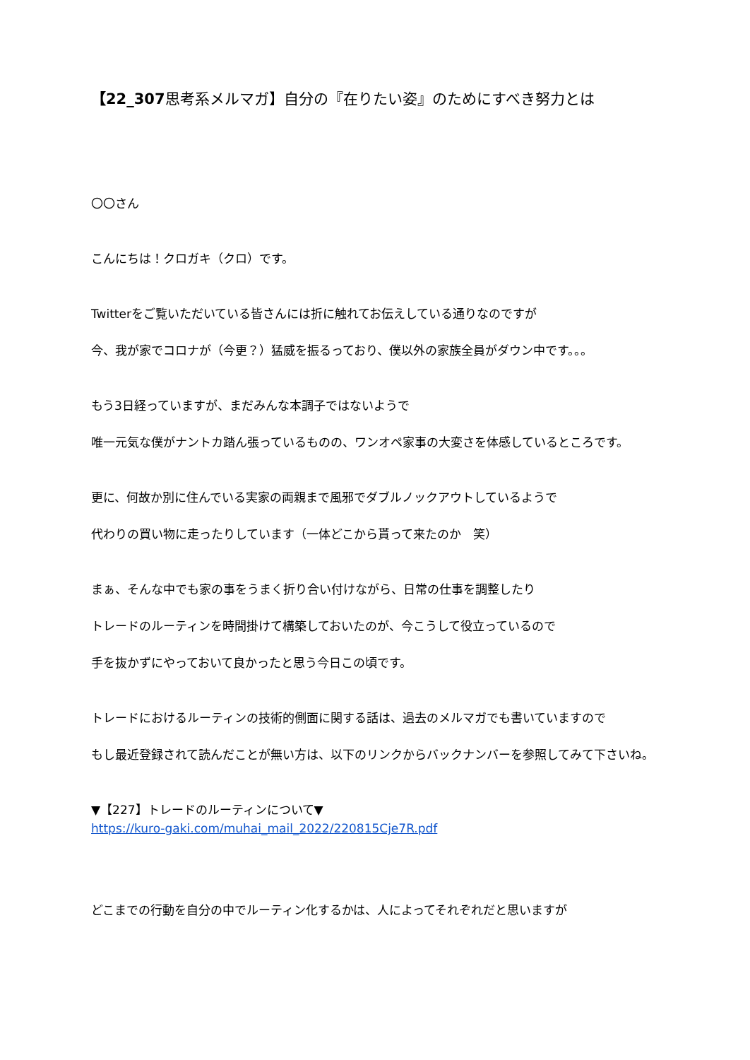【22_307思考系メルマガ】自分の『在りたい姿』のためにすべき努力とは
〇〇さん
こんにちは！クロガキ（クロ）です。
Twitterをご覧いただいている皆さんには折に触れてお伝えしている通りなのですが
今、我が家でコロナが（今更？）猛威を振るっており、僕以外の家族全員がダウン中です。。。
もう3日経っていますが、まだみんな本調子ではないようで
唯一元気な僕がナントカ踏ん張っているものの、ワンオペ家事の大変さを体感しているところです。
更に、何故か別に住んでいる実家の両親まで風邪でダブルノックアウトしているようで
代わりの買い物に走ったりしています（一体どこから貰って来たのか　笑）
まぁ、そんな中でも家の事をうまく折り合い付けながら、日常の仕事を調整したり
トレードのルーティンを時間掛けて構築しておいたのが、今こうして役立っているので
手を抜かずにやっておいて良かったと思う今日この頃です。
トレードにおけるルーティンの技術的側面に関する話は、過去のメルマガでも書いていますので
もし最近登録されて読んだことが無い方は、以下のリンクからバックナンバーを参照してみて下さいね。
▼【227】トレードのルーティンについて▼
https://kuro-gaki.com/muhai_mail_2022/220815Cje7R.pdf
どこまでの行動を自分の中でルーティン化するかは、人によってそれぞれだと思いますが